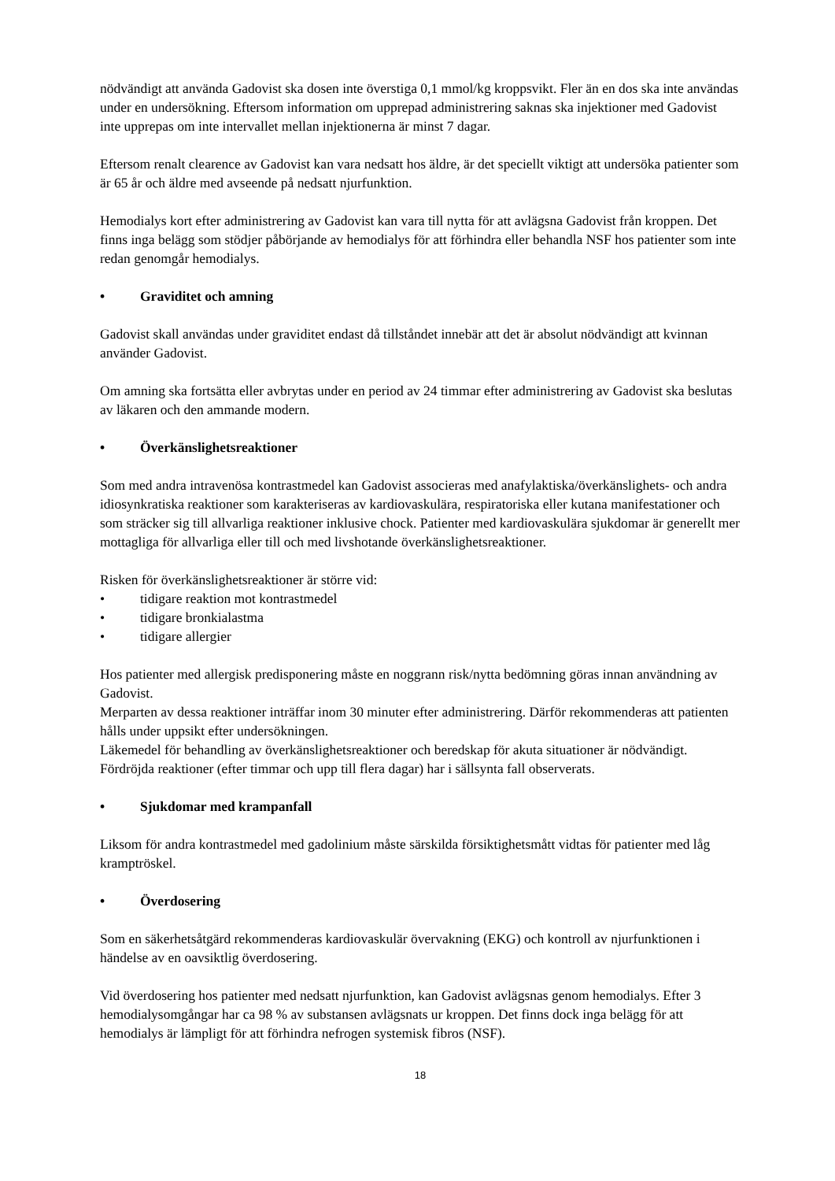nödvändigt att använda Gadovist ska dosen inte överstiga 0,1 mmol/kg kroppsvikt. Fler än en dos ska inte användas under en undersökning. Eftersom information om upprepad administrering saknas ska injektioner med Gadovist inte upprepas om inte intervallet mellan injektionerna är minst 7 dagar.
Eftersom renalt clearence av Gadovist kan vara nedsatt hos äldre, är det speciellt viktigt att undersöka patienter som är 65 år och äldre med avseende på nedsatt njurfunktion.
Hemodialys kort efter administrering av Gadovist kan vara till nytta för att avlägsna Gadovist från kroppen. Det finns inga belägg som stödjer påbörjande av hemodialys för att förhindra eller behandla NSF hos patienter som inte redan genomgår hemodialys.
• Graviditet och amning
Gadovist skall användas under graviditet endast då tillståndet innebär att det är absolut nödvändigt att kvinnan använder Gadovist.
Om amning ska fortsätta eller avbrytas under en period av 24 timmar efter administrering av Gadovist ska beslutas av läkaren och den ammande modern.
• Överkänslighetsreaktioner
Som med andra intravenösa kontrastmedel kan Gadovist associeras med anafylaktiska/överkänslighets- och andra idiosynkratiska reaktioner som karakteriseras av kardiovaskulära, respiratoriska eller kutana manifestationer och som sträcker sig till allvarliga reaktioner inklusive chock. Patienter med kardiovaskulära sjukdomar är generellt mer mottagliga för allvarliga eller till och med livshotande överkänslighetsreaktioner.
Risken för överkänslighetsreaktioner är större vid:
• tidigare reaktion mot kontrastmedel
• tidigare bronkialastma
• tidigare allergier
Hos patienter med allergisk predisponering måste en noggrann risk/nytta bedömning göras innan användning av Gadovist.
Merparten av dessa reaktioner inträffar inom 30 minuter efter administrering. Därför rekommenderas att patienten hålls under uppsikt efter undersökningen.
Läkemedel för behandling av överkänslighetsreaktioner och beredskap för akuta situationer är nödvändigt.
Fördröjda reaktioner (efter timmar och upp till flera dagar) har i sällsynta fall observerats.
• Sjukdomar med krampanfall
Liksom för andra kontrastmedel med gadolinium måste särskilda försiktighetsmått vidtas för patienter med låg kramptröskel.
• Överdosering
Som en säkerhetsåtgärd rekommenderas kardiovaskulär övervakning (EKG) och kontroll av njurfunktionen i händelse av en oavsiktlig överdosering.
Vid överdosering hos patienter med nedsatt njurfunktion, kan Gadovist avlägsnas genom hemodialys. Efter 3 hemodialysomgångar har ca 98 % av substansen avlägsnats ur kroppen. Det finns dock inga belägg för att hemodialys är lämpligt för att förhindra nefrogen systemisk fibros (NSF).
18